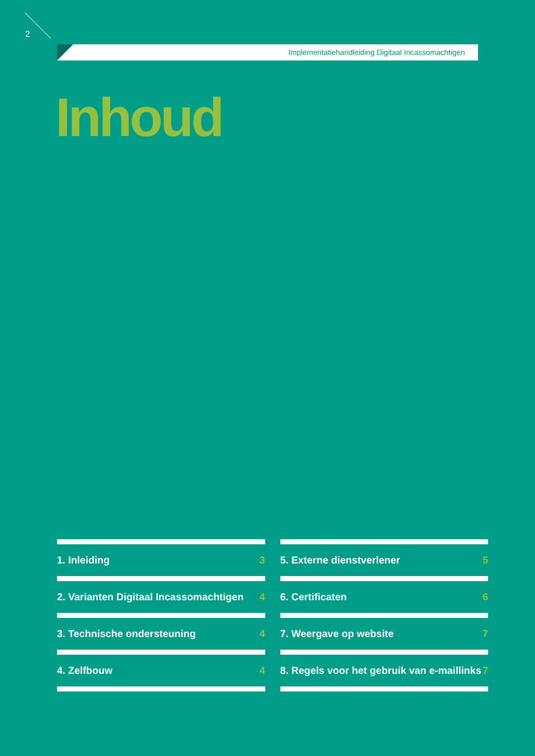2
Implementatiehandleiding Digitaal Incassomachtigen
Inhoud
1. Inleiding 3
2. Varianten Digitaal Incassomachtigen 4
3. Technische ondersteuning 4
4. Zelfbouw 4
5. Externe dienstverlener 5
6. Certificaten 6
7. Weergave op website 7
8. Regels voor het gebruik van e-maillinks 7